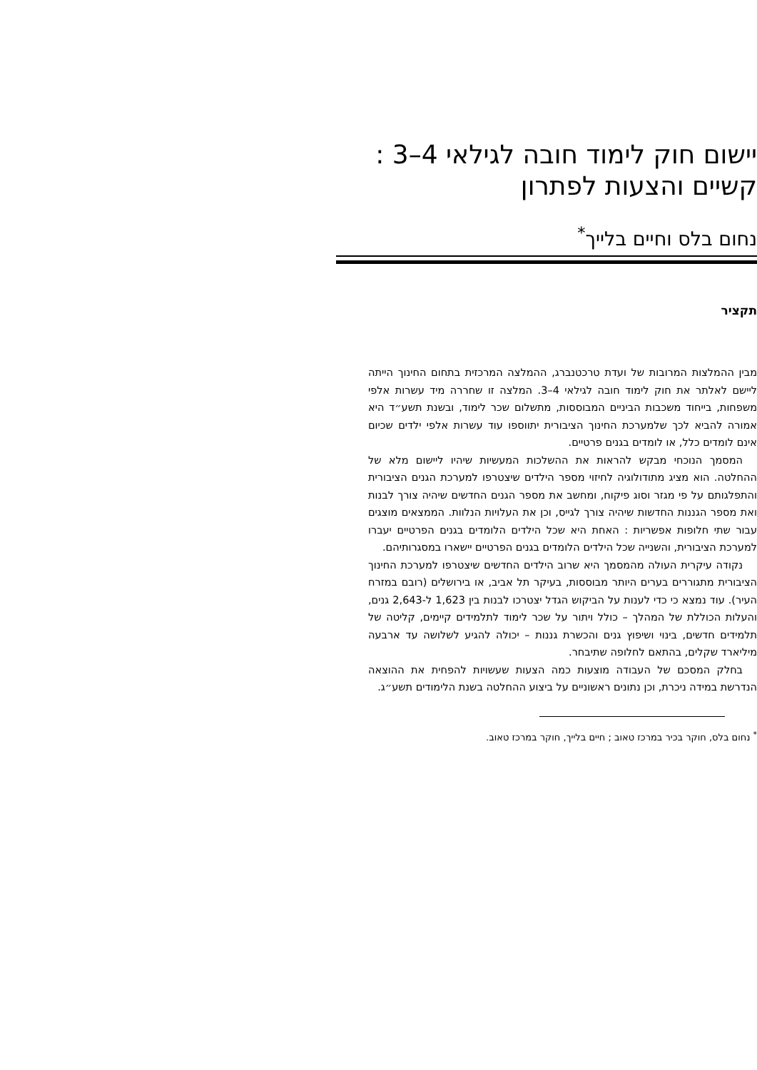יישום חוק לימוד חובה לגילאי 4–3 :
קשיים והצעות לפתרון
נחום בלס וחיים בלייך<sup>*</sup>
תקציר
מבין ההמלצות המרובות של ועדת טרכטנברג, ההמלצה המרכזית בתחום החינוך הייתה ליישם לאלתר את חוק לימוד חובה לגילאי 4–3. המלצה זו שחררה מיד עשרות אלפי משפחות, בייחוד משכבות הביניים המבוססות, מתשלום שכר לימוד, ובשנת תשע״ד היא אמורה להביא לכך שלמערכת החינוך הציבורית יתווספו עוד עשרות אלפי ילדים שכיום אינם לומדים כלל, או לומדים בגנים פרטיים.
המסמך הנוכחי מבקש להראות את ההשלכות המעשיות שיהיו ליישום מלא של ההחלטה. הוא מציג מתודולוגיה לחיזוי מספר הילדים שיצטרפו למערכת הגנים הציבורית והתפלגותם על פי מגזר וסוג פיקוח, ומחשב את מספר הגנים החדשים שיהיה צורך לבנות ואת מספר הגננות החדשות שיהיה צורך לגייס, וכן את העלויות הנלוות. הממצאים מוצגים עבור שתי חלופות אפשריות : האחת היא שכל הילדים הלומדים בגנים הפרטיים יעברו למערכת הציבורית, והשנייה שכל הילדים הלומדים בגנים הפרטיים יישארו במסגרותיהם.
נקודה עיקרית העולה מהמסמך היא שרוב הילדים החדשים שיצטרפו למערכת החינוך הציבורית מתגוררים בערים היותר מבוססות, בעיקר תל אביב, או בירושלים (רובם במזרח העיר). עוד נמצא כי כדי לענות על הביקוש הגדל יצטרכו לבנות בין 1,623 ל-2,643 גנים, והעלות הכוללת של המהלך – כולל ויתור על שכר לימוד לתלמידים קיימים, קליטה של תלמידים חדשים, בינוי ושיפוץ גנים והכשרת גננות – יכולה להגיע לשלושה עד ארבעה מיליארד שקלים, בהתאם לחלופה שתיבחר.
בחלק המסכם של העבודה מוצעות כמה הצעות שעשויות להפחית את ההוצאה הנדרשת במידה ניכרת, וכן נתונים ראשוניים על ביצוע ההחלטה בשנת הלימודים תשע״ג.
<sup>*</sup> נחום בלס, חוקר בכיר במרכז טאוב ; חיים בלייך, חוקר במרכז טאוב.